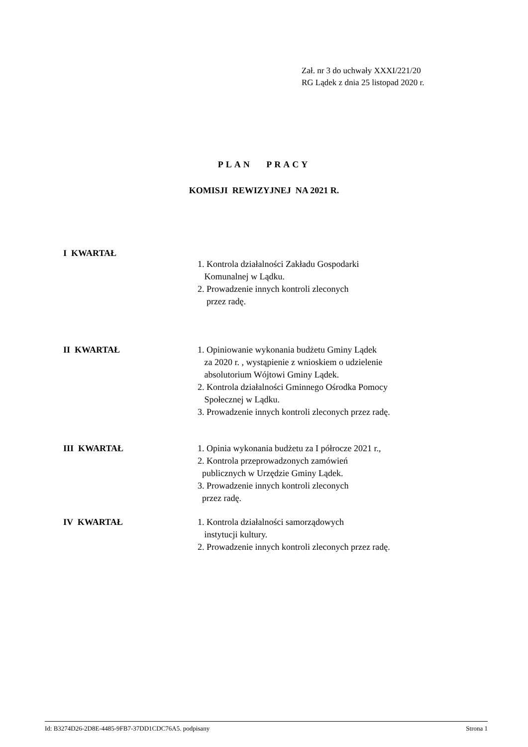Zał. nr 3 do uchwały XXXI/221/20
RG Lądek z dnia 25 listopad 2020 r.
PLAN PRACY
KOMISJI REWIZYJNEJ NA 2021 R.
I KWARTAŁ
1. Kontrola działalności Zakładu Gospodarki
Komunalnej w Lądku.
2. Prowadzenie innych kontroli zleconych
przez radę.
II KWARTAŁ
1. Opiniowanie wykonania budżetu Gminy Lądek
za 2020 r. , wystąpienie z wnioskiem o udzielenie
absolutorium Wójtowi Gminy Lądek.
2. Kontrola działalności Gminnego Ośrodka Pomocy
Społecznej w Lądku.
3. Prowadzenie innych kontroli zleconych przez radę.
III KWARTAŁ
1. Opinia wykonania budżetu za I półrocze 2021 r.,
2. Kontrola przeprowadzonych zamówień
publicznych w Urzędzie Gminy Lądek.
3. Prowadzenie innych kontroli zleconych
przez radę.
IV KWARTAŁ
1. Kontrola działalności samorządowych
instytucji kultury.
2. Prowadzenie innych kontroli zleconych przez radę.
Id: B3274D26-2D8E-4485-9FB7-37DD1CDC76A5. podpisany Strona 1